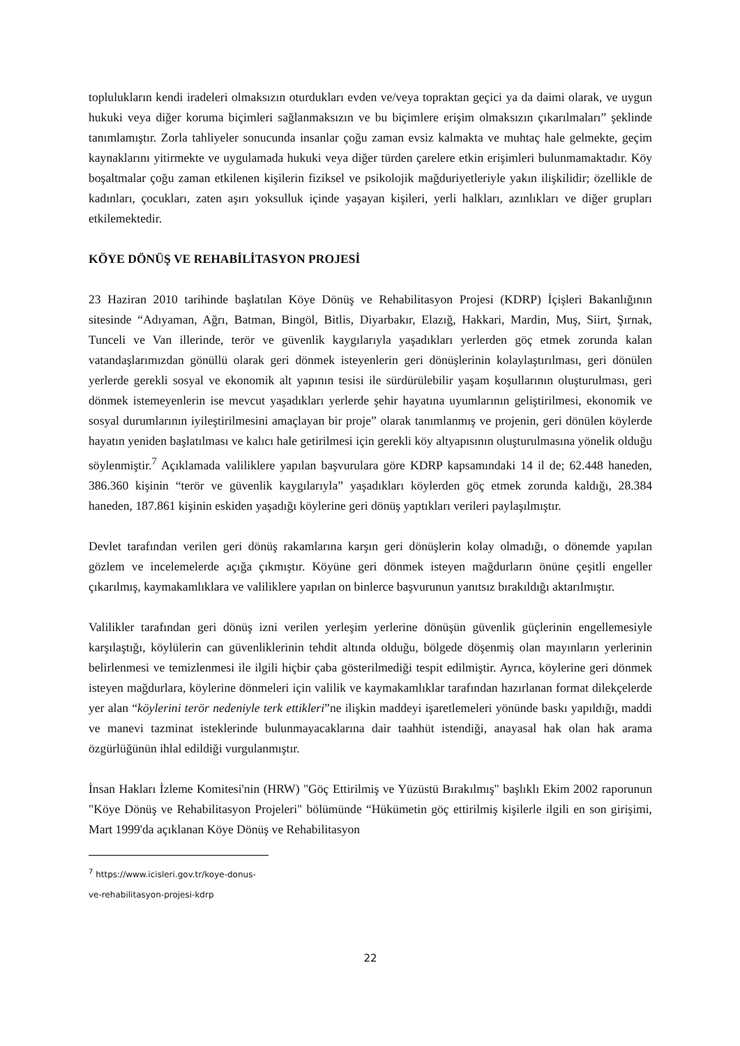toplulukların kendi iradeleri olmaksızın oturdukları evden ve/veya topraktan geçici ya da daimi olarak, ve uygun hukuki veya diğer koruma biçimleri sağlanmaksızın ve bu biçimlere erişim olmaksızın çıkarılmaları” şeklinde tanımlamıştır. Zorla tahliyeler sonucunda insanlar çoğu zaman evsiz kalmakta ve muhtaç hale gelmekte, geçim kaynaklarını yitirmekte ve uygulamada hukuki veya diğer türden çarelere etkin erişimleri bulunmamaktadır. Köy boşaltmalar çoğu zaman etkilenen kişilerin fiziksel ve psikolojik mağduriyetleriyle yakın ilişkilidir; özellikle de kadınları, çocukları, zaten aşırı yoksulluk içinde yaşayan kişileri, yerli halkları, azınlıkları ve diğer grupları etkilemektedir.
KÖYE DÖNÜŞ VE REHABİLİTASYON PROJESİ
23 Haziran 2010 tarihinde başlatılan Köye Dönüş ve Rehabilitasyon Projesi (KDRP) İçişleri Bakanlığının sitesinde “Adıyaman, Ağrı, Batman, Bingöl, Bitlis, Diyarbakır, Elazığ, Hakkari, Mardin, Muş, Siirt, Şırnak, Tunceli ve Van illerinde, terör ve güvenlik kaygılarıyla yaşadıkları yerlerden göç etmek zorunda kalan vatandaşlarımızdan gönüllü olarak geri dönmek isteyenlerin geri dönüşlerinin kolaylaştırılması, geri dönülen yerlerde gerekli sosyal ve ekonomik alt yapının tesisi ile sürdürülebilir yaşam koşullarının oluşturulması, geri dönmek istemeyenlerin ise mevcut yaşadıkları yerlerde şehir hayatına uyumlarının geliştirilmesi, ekonomik ve sosyal durumlarının iyileştirilmesini amaçlayan bir proje” olarak tanımlanmış ve projenin, geri dönülen köylerde hayatın yeniden başlatılması ve kalıcı hale getirilmesi için gerekli köy altyapısının oluşturulmasına yönelik olduğu söylenmiştir.<sup>7</sup> Açıklamada valiliklere yapılan başvurulara göre KDRP kapsamındaki 14 il de; 62.448 haneden, 386.360 kişinin “terör ve güvenlik kaygılarıyla” yaşadıkları köylerden göç etmek zorunda kaldığı, 28.384 haneden, 187.861 kişinin eskiden yaşadığı köylerine geri dönüş yaptıkları verileri paylaşılmıştır.
Devlet tarafından verilen geri dönüş rakamlarına karşın geri dönüşlerin kolay olmadığı, o dönemde yapılan gözlem ve incelemelerde açığa çıkmıştır. Köyüne geri dönmek isteyen mağdurların önüne çeşitli engeller çıkarılmış, kaymakamlıklara ve valiliklere yapılan on binlerce başvurunun yanıtsız bırakıldığı aktarılmıştır.
Valilikler tarafından geri dönüş izni verilen yerleşim yerlerine dönüşün güvenlik güçlerinin engellemesiyle karşılaştığı, köylülerin can güvenliklerinin tehdit altında olduğu, bölgede döşenmiş olan mayınların yerlerinin belirlenmesi ve temizlenmesi ile ilgili hiçbir çaba gösterilmediği tespit edilmiştir. Ayrıca, köylerine geri dönmek isteyen mağdurlara, köylerine dönmeleri için valilik ve kaymakamlıklar tarafından hazırlanan format dilekçelerde yer alan “köylerini terör nedeniyle terk ettikleri”ne ilişkin maddeyi işaretlemeleri yönünde baskı yapıldığı, maddi ve manevi tazminat isteklerinde bulunmayacaklarına dair taahhüt istendiği, anayasal hak olan hak arama özgürlüğünün ihlal edildiği vurgulanmıştır.
İnsan Hakları İzleme Komitesi'nin (HRW) "Göç Ettirilmiş ve Yüzüstü Bırakılmış" başlıklı Ekim 2002 raporunun "Köye Dönüş ve Rehabilitasyon Projeleri" bölümünde “Hükümetin göç ettirilmiş kişilerle ilgili en son girişimi, Mart 1999'da açıklanan Köye Dönüş ve Rehabilitasyon
<sup>7</sup> https://www.icisleri.gov.tr/koye-donus-ve-rehabilitasyon-projesi-kdrp
22